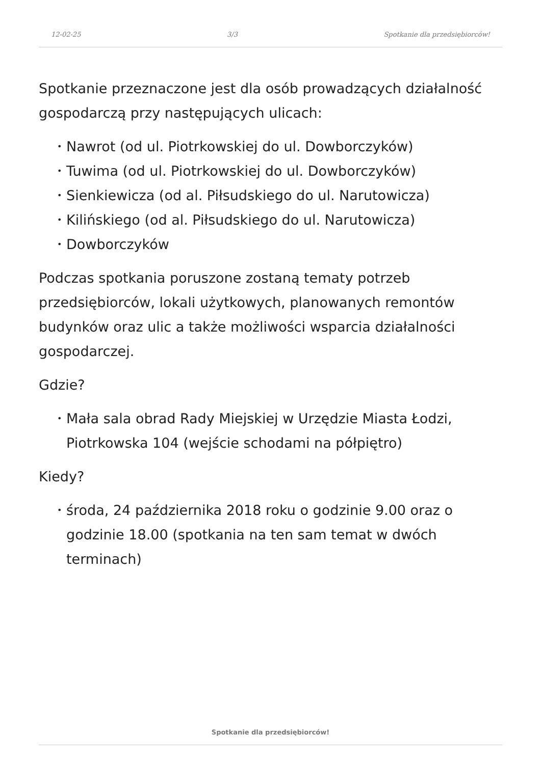12-02-25 3/3 Spotkanie dla przedsiębiorców!
Spotkanie przeznaczone jest dla osób prowadzących działalność gospodarczą przy następujących ulicach:
• Nawrot (od ul. Piotrkowskiej do ul. Dowborczyków)
• Tuwima (od ul. Piotrkowskiej do ul. Dowborczyków)
• Sienkiewicza (od al. Piłsudskiego do ul. Narutowicza)
• Kilińskiego (od al. Piłsudskiego do ul. Narutowicza)
• Dowborczyków
Podczas spotkania poruszone zostaną tematy potrzeb przedsiębiorców, lokali użytkowych, planowanych remontów budynków oraz ulic a także możliwości wsparcia działalności gospodarczej.
Gdzie?
• Mała sala obrad Rady Miejskiej w Urzędzie Miasta Łodzi, Piotrkowska 104 (wejście schodami na półpiętro)
Kiedy?
• środa, 24 października 2018 roku o godzinie 9.00 oraz o godzinie 18.00 (spotkania na ten sam temat w dwóch terminach)
Spotkanie dla przedsiębiorców!